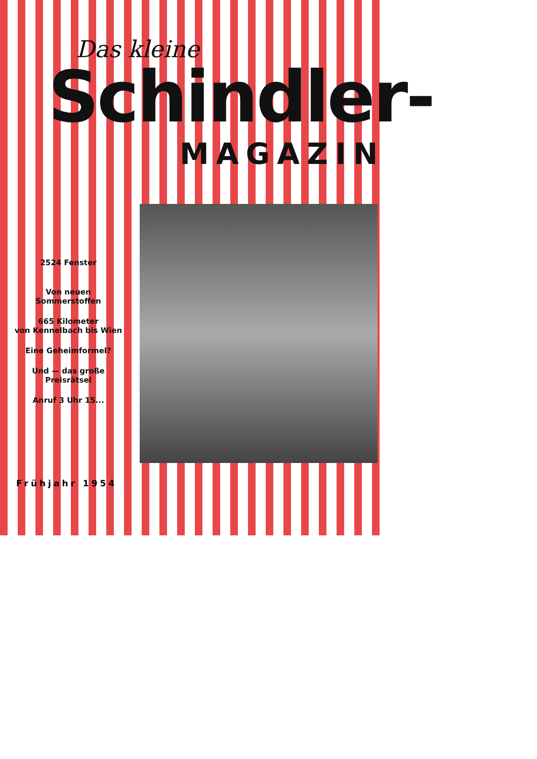Das kleine
Schindler-
MAGAZIN
2524 Fenster
Von neuen
Sommerstoffen
665 Kilometer
von Kennelbach bis Wien
Eine Geheimformel?
Und — das große
Preisrätsel
Anruf 3 Uhr 15...
Frühjahr 1954